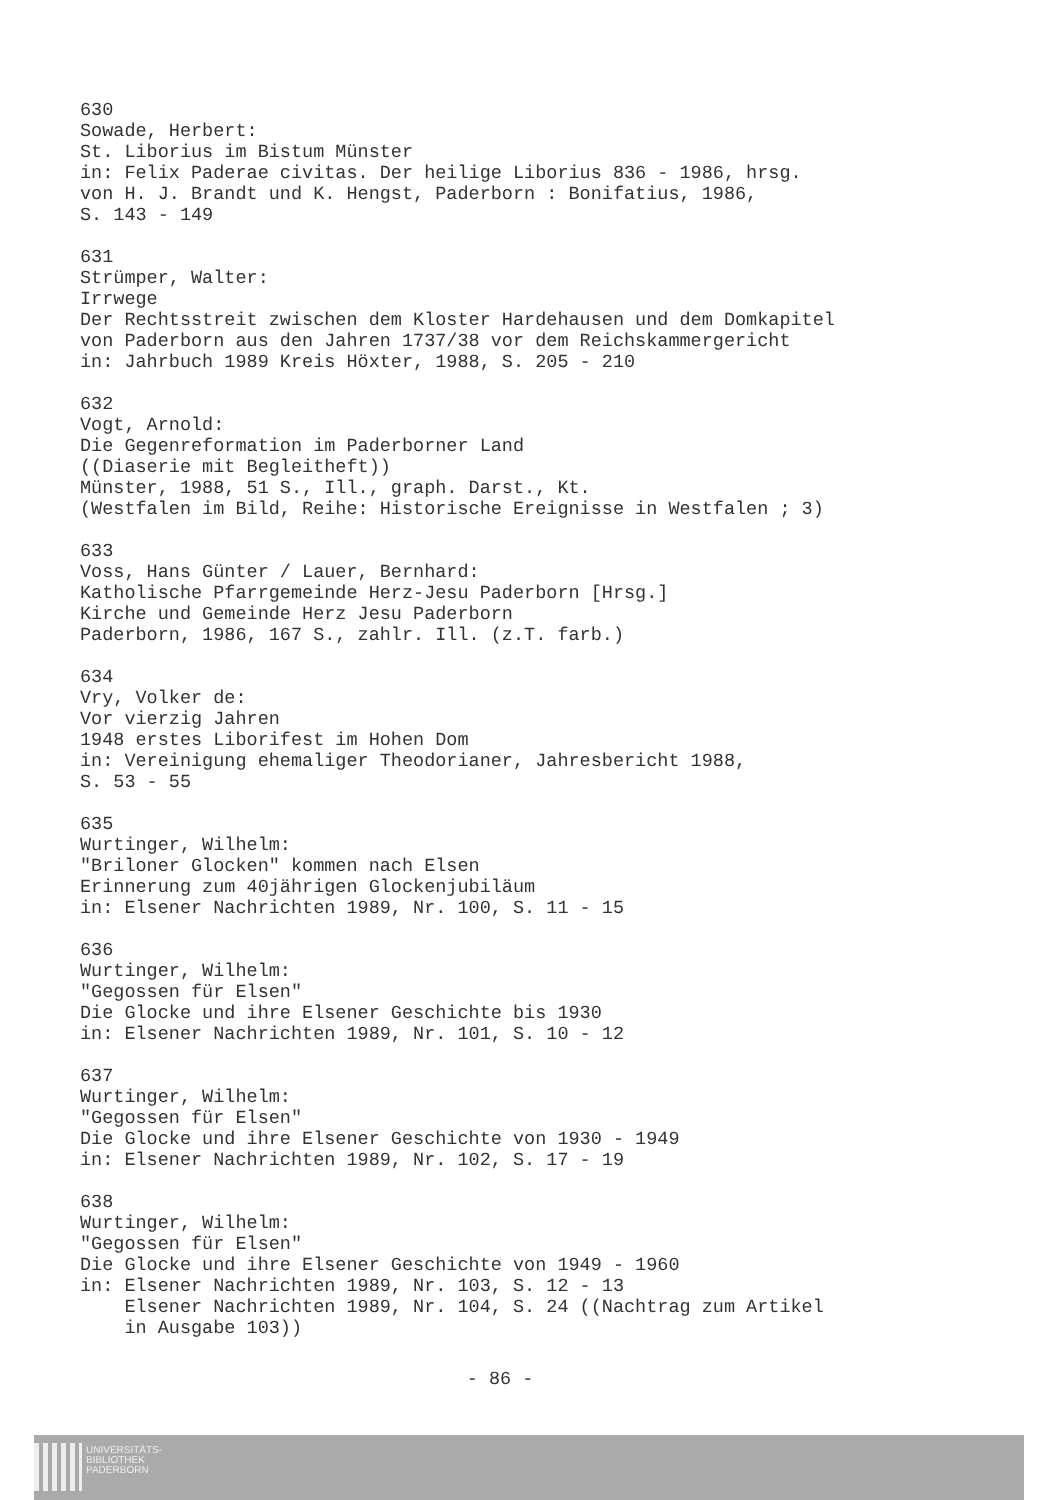630 Sowade, Herbert: St. Liborius im Bistum Münster in: Felix Paderae civitas. Der heilige Liborius 836 - 1986, hrsg. von H. J. Brandt und K. Hengst, Paderborn : Bonifatius, 1986, S. 143 - 149
631 Strümper, Walter: Irrwege Der Rechtsstreit zwischen dem Kloster Hardehausen und dem Domkapitel von Paderborn aus den Jahren 1737/38 vor dem Reichskammergericht in: Jahrbuch 1989 Kreis Höxter, 1988, S. 205 - 210
632 Vogt, Arnold: Die Gegenreformation im Paderborner Land ((Diaserie mit Begleitheft)) Münster, 1988, 51 S., Ill., graph. Darst., Kt. (Westfalen im Bild, Reihe: Historische Ereignisse in Westfalen ; 3)
633 Voss, Hans Günter / Lauer, Bernhard: Katholische Pfarrgemeinde Herz-Jesu Paderborn [Hrsg.] Kirche und Gemeinde Herz Jesu Paderborn Paderborn, 1986, 167 S., zahlr. Ill. (z.T. farb.)
634 Vry, Volker de: Vor vierzig Jahren 1948 erstes Liborifest im Hohen Dom in: Vereinigung ehemaliger Theodorianer, Jahresbericht 1988, S. 53 - 55
635 Wurtinger, Wilhelm: "Briloner Glocken" kommen nach Elsen Erinnerung zum 40jährigen Glockenjubiläum in: Elsener Nachrichten 1989, Nr. 100, S. 11 - 15
636 Wurtinger, Wilhelm: "Gegossen für Elsen" Die Glocke und ihre Elsener Geschichte bis 1930 in: Elsener Nachrichten 1989, Nr. 101, S. 10 - 12
637 Wurtinger, Wilhelm: "Gegossen für Elsen" Die Glocke und ihre Elsener Geschichte von 1930 - 1949 in: Elsener Nachrichten 1989, Nr. 102, S. 17 - 19
638 Wurtinger, Wilhelm: "Gegossen für Elsen" Die Glocke und ihre Elsener Geschichte von 1949 - 1960 in: Elsener Nachrichten 1989, Nr. 103, S. 12 - 13 Elsener Nachrichten 1989, Nr. 104, S. 24 ((Nachtrag zum Artikel in Ausgabe 103))
- 86 -
UNIVERSITÄTS-
BIBLIOTHEK
PADERBORN